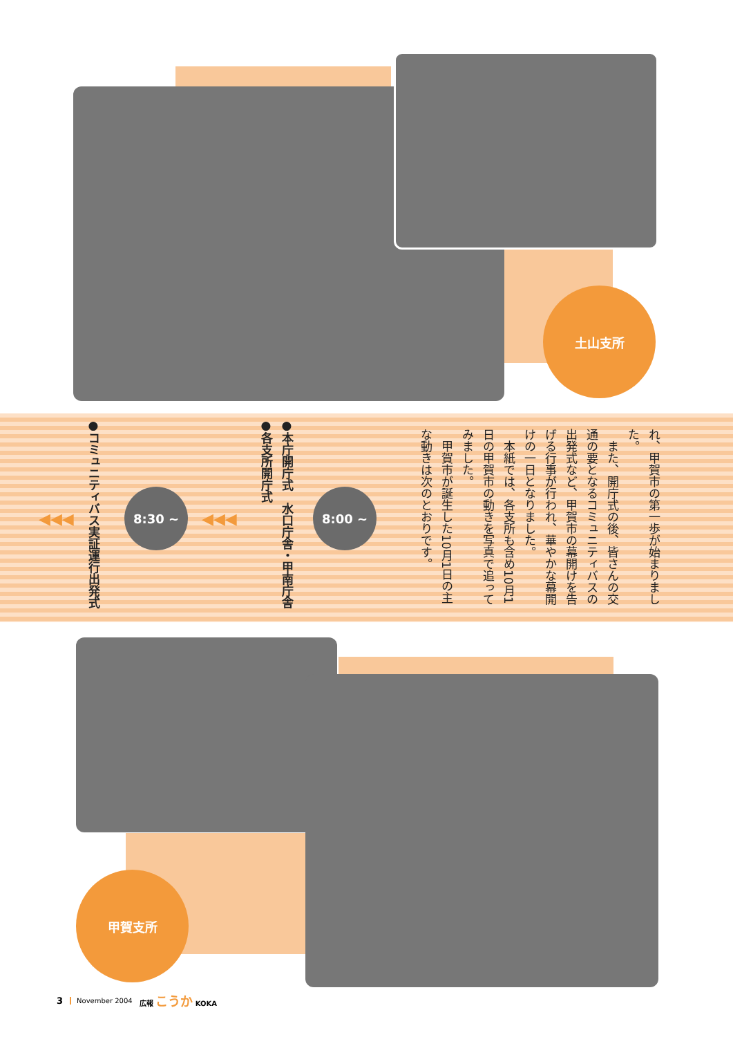土山支所
れ、甲賀市の第一歩が始まりました。
　また、開庁式の後、皆さんの交通の要となるコミュニティバスの出発式など、甲賀市の幕開けを告げる行事が行われ、華やかな幕開けの一日となりました。
　本紙では、各支所も含め10月1日の甲賀市の動きを写真で追ってみました。
　甲賀市が誕生した10月1日の主な動きは次のとおりです。
8:00 ~
●本庁開庁式　水口庁舎・甲南庁舎
●各支所開庁式
8:30 ~
◀◀◀
◀◀◀
●コミュニティバス実証運行出発式
甲賀支所
3 November 2004 広報 こうか KOKA